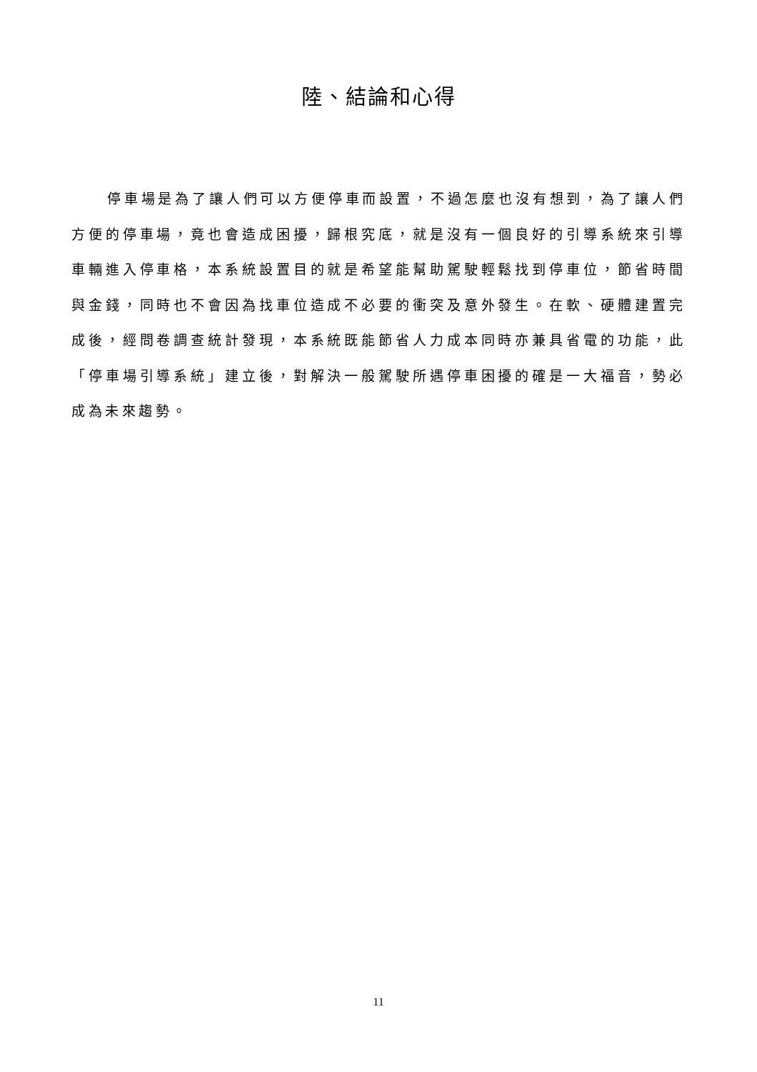陸、結論和心得
停車場是為了讓人們可以方便停車而設置，不過怎麼也沒有想到，為了讓人們方便的停車場，竟也會造成困擾，歸根究底，就是沒有一個良好的引導系統來引導車輛進入停車格，本系統設置目的就是希望能幫助駕駛輕鬆找到停車位，節省時間與金錢，同時也不會因為找車位造成不必要的衝突及意外發生。在軟、硬體建置完成後，經問卷調查統計發現，本系統既能節省人力成本同時亦兼具省電的功能，此「停車場引導系統」建立後，對解決一般駕駛所遇停車困擾的確是一大福音，勢必成為未來趨勢。
11